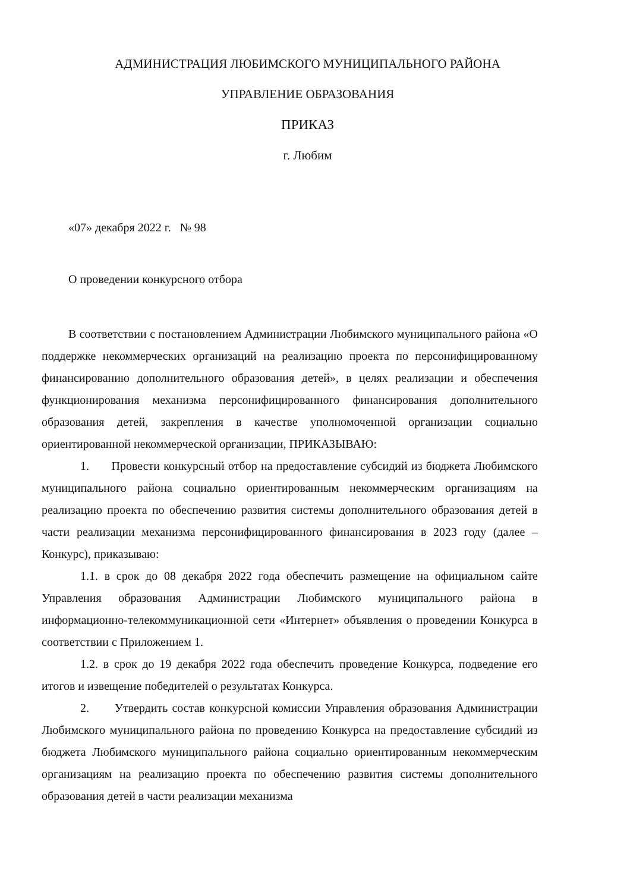АДМИНИСТРАЦИЯ ЛЮБИМСКОГО МУНИЦИПАЛЬНОГО РАЙОНА
УПРАВЛЕНИЕ ОБРАЗОВАНИЯ
ПРИКАЗ
г. Любим
«07» декабря 2022 г. № 98
О проведении конкурсного отбора
В соответствии с постановлением Администрации Любимского муниципального района «О поддержке некоммерческих организаций на реализацию проекта по персонифицированному финансированию дополнительного образования детей», в целях реализации и обеспечения функционирования механизма персонифицированного финансирования дополнительного образования детей, закрепления в качестве уполномоченной организации социально ориентированной некоммерческой организации, ПРИКАЗЫВАЮ:
1. Провести конкурсный отбор на предоставление субсидий из бюджета Любимского муниципального района социально ориентированным некоммерческим организациям на реализацию проекта по обеспечению развития системы дополнительного образования детей в части реализации механизма персонифицированного финансирования в 2023 году (далее – Конкурс), приказываю:
1.1. в срок до 08 декабря 2022 года обеспечить размещение на официальном сайте Управления образования Администрации Любимского муниципального района в информационно-телекоммуникационной сети «Интернет» объявления о проведении Конкурса в соответствии с Приложением 1.
1.2. в срок до 19 декабря 2022 года обеспечить проведение Конкурса, подведение его итогов и извещение победителей о результатах Конкурса.
2. Утвердить состав конкурсной комиссии Управления образования Администрации Любимского муниципального района по проведению Конкурса на предоставление субсидий из бюджета Любимского муниципального района социально ориентированным некоммерческим организациям на реализацию проекта по обеспечению развития системы дополнительного образования детей в части реализации механизма